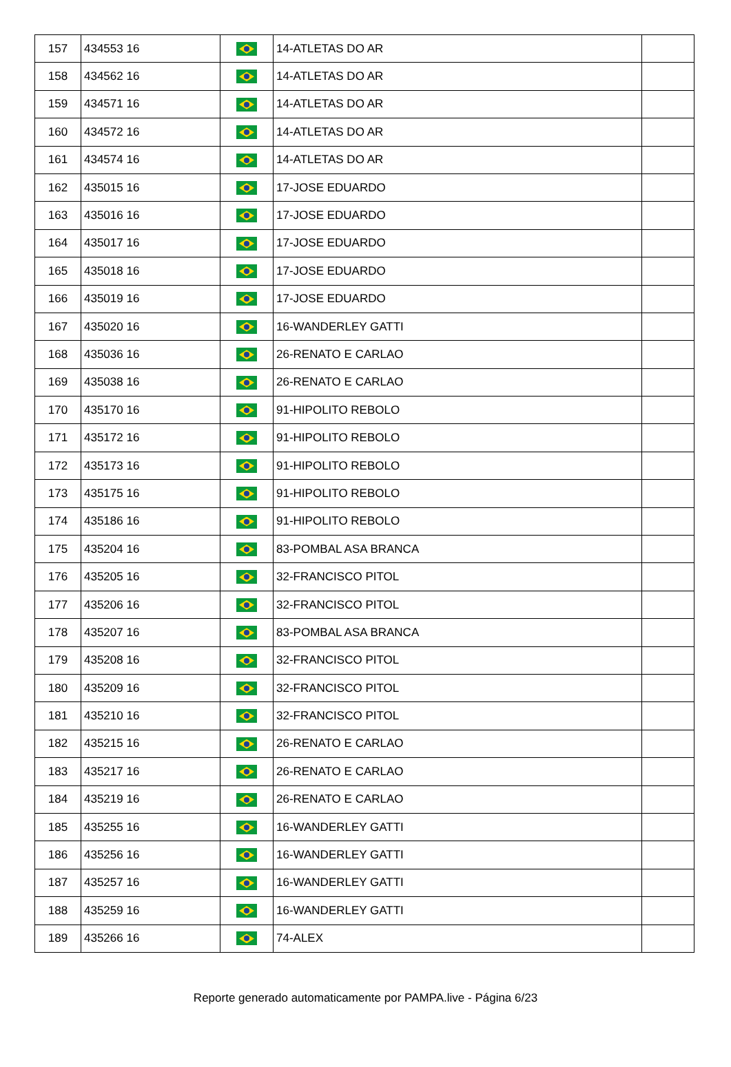| 157 | 434553 16 | | 14-ATLETAS DO AR | |
| 158 | 434562 16 | | 14-ATLETAS DO AR | |
| 159 | 434571 16 | | 14-ATLETAS DO AR | |
| 160 | 434572 16 | | 14-ATLETAS DO AR | |
| 161 | 434574 16 | | 14-ATLETAS DO AR | |
| 162 | 435015 16 | | 17-JOSE EDUARDO | |
| 163 | 435016 16 | | 17-JOSE EDUARDO | |
| 164 | 435017 16 | | 17-JOSE EDUARDO | |
| 165 | 435018 16 | | 17-JOSE EDUARDO | |
| 166 | 435019 16 | | 17-JOSE EDUARDO | |
| 167 | 435020 16 | | 16-WANDERLEY GATTI | |
| 168 | 435036 16 | | 26-RENATO E CARLAO | |
| 169 | 435038 16 | | 26-RENATO E CARLAO | |
| 170 | 435170 16 | | 91-HIPOLITO REBOLO | |
| 171 | 435172 16 | | 91-HIPOLITO REBOLO | |
| 172 | 435173 16 | | 91-HIPOLITO REBOLO | |
| 173 | 435175 16 | | 91-HIPOLITO REBOLO | |
| 174 | 435186 16 | | 91-HIPOLITO REBOLO | |
| 175 | 435204 16 | | 83-POMBAL ASA BRANCA | |
| 176 | 435205 16 | | 32-FRANCISCO PITOL | |
| 177 | 435206 16 | | 32-FRANCISCO PITOL | |
| 178 | 435207 16 | | 83-POMBAL ASA BRANCA | |
| 179 | 435208 16 | | 32-FRANCISCO PITOL | |
| 180 | 435209 16 | | 32-FRANCISCO PITOL | |
| 181 | 435210 16 | | 32-FRANCISCO PITOL | |
| 182 | 435215 16 | | 26-RENATO E CARLAO | |
| 183 | 435217 16 | | 26-RENATO E CARLAO | |
| 184 | 435219 16 | | 26-RENATO E CARLAO | |
| 185 | 435255 16 | | 16-WANDERLEY GATTI | |
| 186 | 435256 16 | | 16-WANDERLEY GATTI | |
| 187 | 435257 16 | | 16-WANDERLEY GATTI | |
| 188 | 435259 16 | | 16-WANDERLEY GATTI | |
| 189 | 435266 16 | | 74-ALEX | |
Reporte generado automaticamente por PAMPA.live - Página 6/23